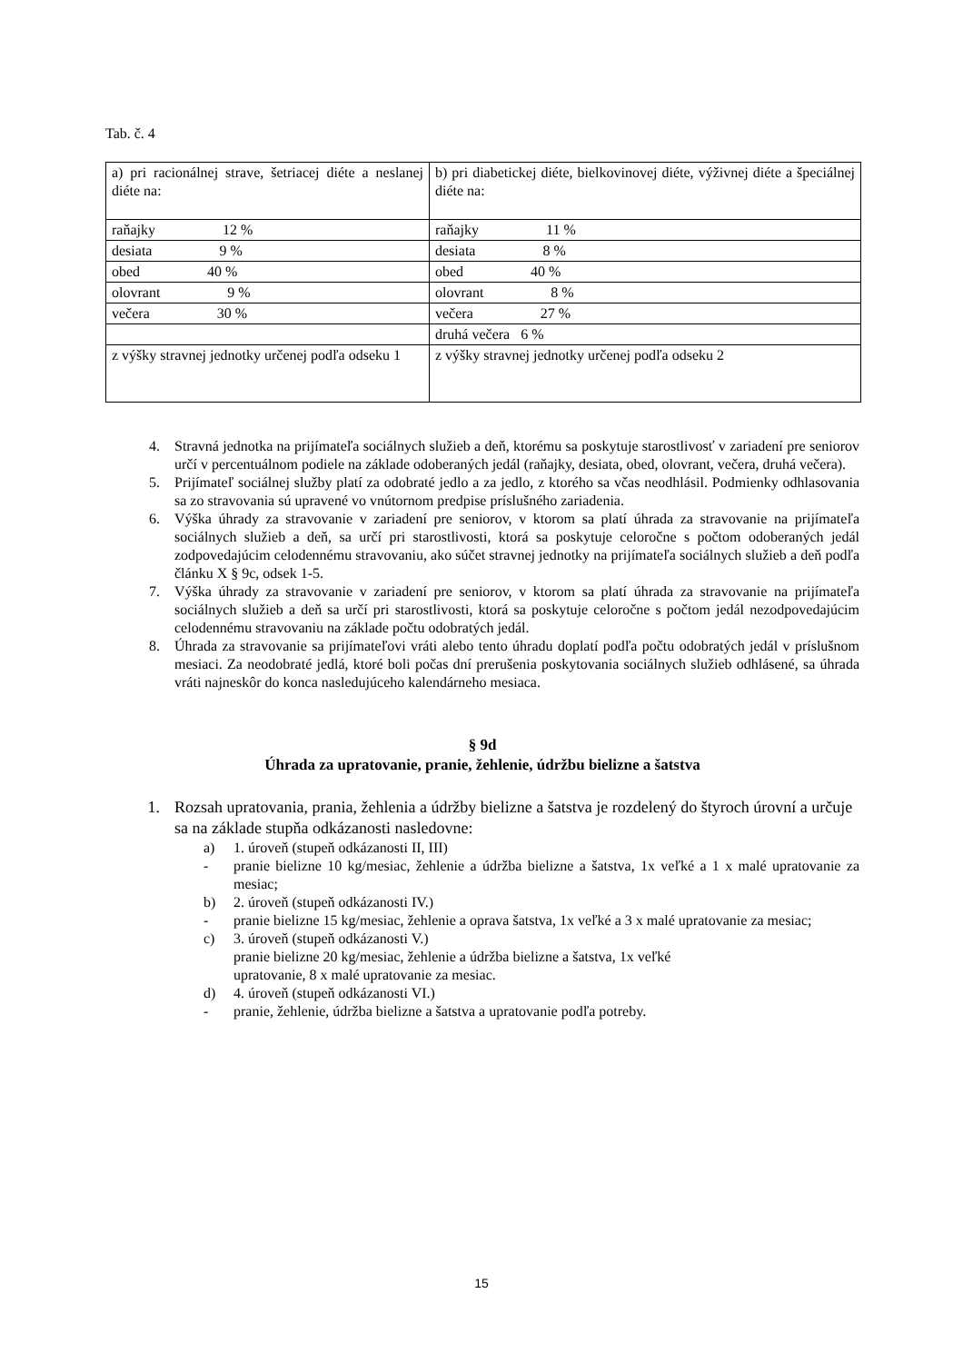Tab. č. 4
| a) pri racionálnej strave, šetriacej diéte a neslanej diéte na: | b) pri diabetickej diéte, bielkovinovej diéte, výživnej diéte a špeciálnej diéte na: |
| raňajky 12 % | raňajky 11 % |
| desiata 9 % | desiata 8 % |
| obed 40 % | obed 40 % |
| olovrant 9 % | olovrant 8 % |
| večera 30 % | večera 27 % |
| | druhá večera 6 % |
| z výšky stravnej jednotky určenej podľa odseku 1 | z výšky stravnej jednotky určenej podľa odseku 2 |
4. Stravná jednotka na prijímateľa sociálnych služieb a deň, ktorému sa poskytuje starostlivosť v zariadení pre seniorov určí v percentuálnom podiele na základe odoberaných jedál (raňajky, desiata, obed, olovrant, večera, druhá večera).
5. Prijímateľ sociálnej služby platí za odobraté jedlo a za jedlo, z ktorého sa včas neodhlásil. Podmienky odhlasovania sa zo stravovania sú upravené vo vnútornom predpise príslušného zariadenia.
6. Výška úhrady za stravovanie v zariadení pre seniorov, v ktorom sa platí úhrada za stravovanie na prijímateľa sociálnych služieb a deň, sa určí pri starostlivosti, ktorá sa poskytuje celoročne s počtom odoberaných jedál zodpovedajúcim celodennému stravovaniu, ako súčet stravnej jednotky na prijímateľa sociálnych služieb a deň podľa článku X § 9c, odsek 1-5.
7. Výška úhrady za stravovanie v zariadení pre seniorov, v ktorom sa platí úhrada za stravovanie na prijímateľa sociálnych služieb a deň sa určí pri starostlivosti, ktorá sa poskytuje celoročne s počtom jedál nezodpovedajúcim celodennému stravovaniu na základe počtu odobratých jedál.
8. Úhrada za stravovanie sa prijímateľovi vráti alebo tento úhradu doplatí podľa počtu odobratých jedál v príslušnom mesiaci. Za neodobraté jedlá, ktoré boli počas dní prerušenia poskytovania sociálnych služieb odhlásené, sa úhrada vráti najneskôr do konca nasledujúceho kalendárneho mesiaca.
§ 9d
Úhrada za upratovanie, pranie, žehlenie, údržbu bielizne a šatstva
1. Rozsah upratovania, prania, žehlenia a údržby bielizne a šatstva je rozdelený do štyroch úrovní a určuje sa na základe stupňa odkázanosti nasledovne:
a) 1. úroveň (stupeň odkázanosti II, III)
- pranie bielizne 10 kg/mesiac, žehlenie a údržba bielizne a šatstva, 1x veľké a 1 x malé upratovanie za mesiac;
b) 2. úroveň (stupeň odkázanosti IV.)
- pranie bielizne 15 kg/mesiac, žehlenie a oprava šatstva, 1x veľké a 3 x malé upratovanie za mesiac;
c) 3. úroveň (stupeň odkázanosti V.)
pranie bielizne 20 kg/mesiac, žehlenie a údržba bielizne a šatstva, 1x veľké
upratovanie, 8 x malé upratovanie za mesiac.
d) 4. úroveň (stupeň odkázanosti VI.)
- pranie, žehlenie, údržba bielizne a šatstva a upratovanie podľa potreby.
15